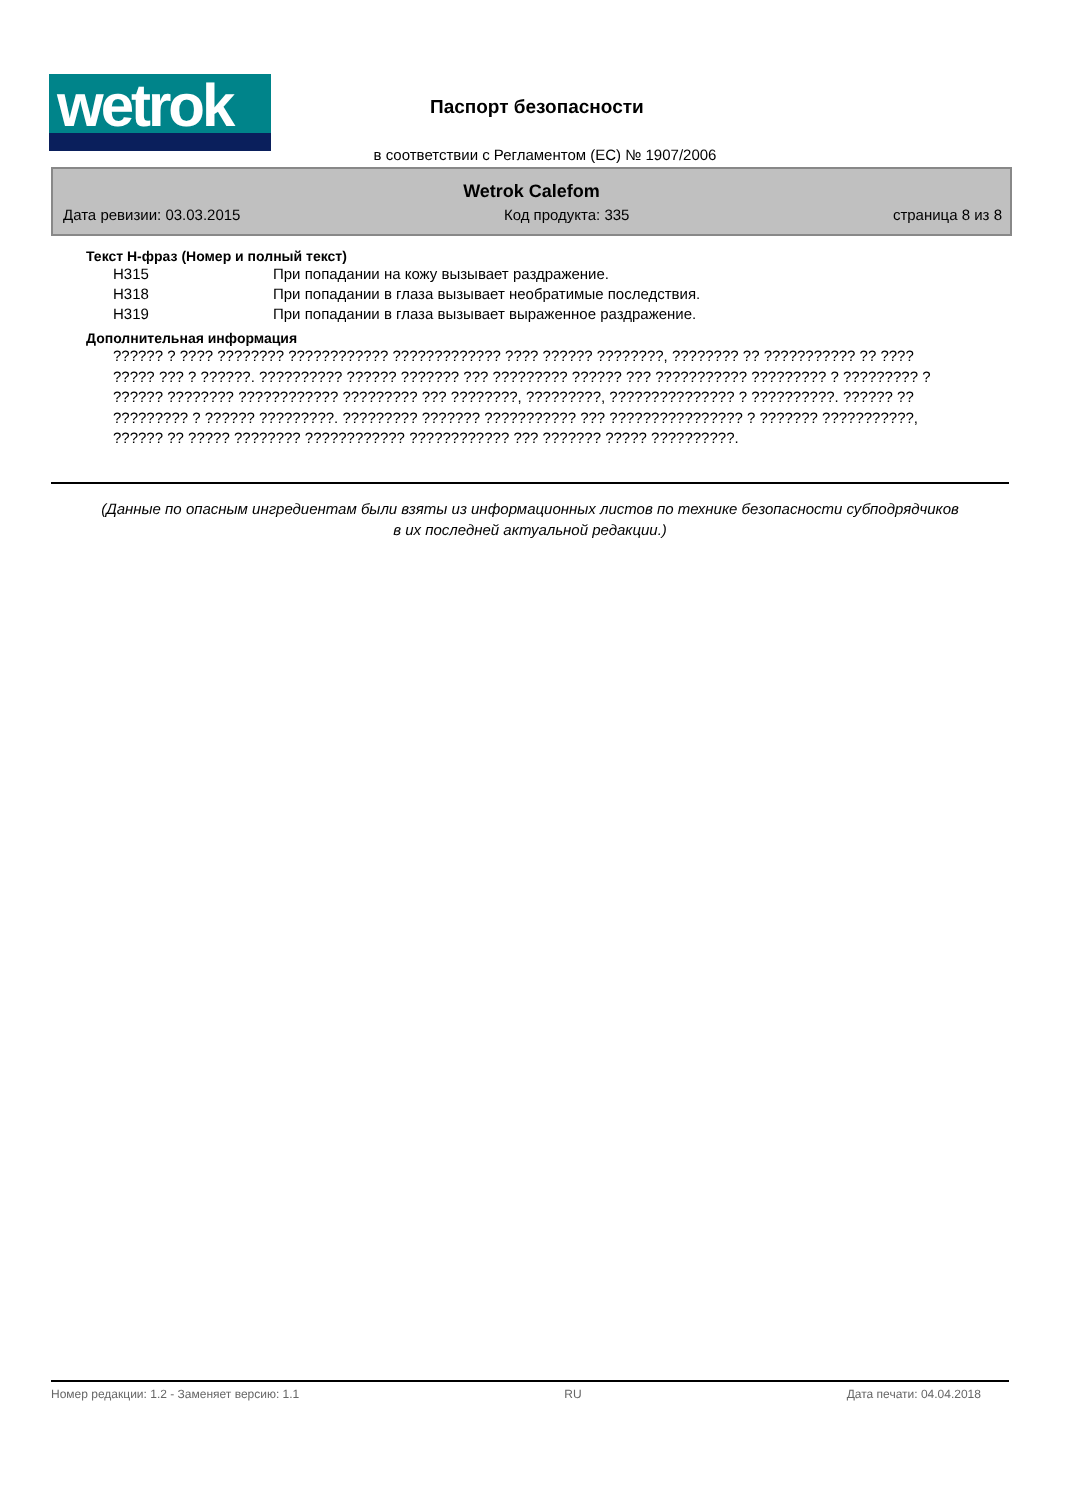wetrok
Паспорт безопасности
в соответствии с Регламентом (ЕС) № 1907/2006
Wetrok Calefom
Дата ревизии: 03.03.2015 Код продукта: 335 страница 8 из 8
Текст H-фраз (Номер и полный текст)
| H315 | При попадании на кожу вызывает раздражение. |
| H318 | При попадании в глаза вызывает необратимые последствия. |
| H319 | При попадании в глаза вызывает выраженное раздражение. |
Дополнительная информация
?????? ? ???? ???????? ???????????? ????????????? ???? ?????? ????????, ???????? ?? ??????????? ?? ???? ????? ??? ? ??????. ?????????? ?????? ??????? ??? ????????? ?????? ??? ??????????? ????????? ? ????????? ? ?????? ???????? ???????????? ????????? ??? ????????, ?????????, ??????????????? ? ??????????. ?????? ?? ????????? ? ?????? ?????????. ????????? ??????? ??????????? ??? ???????????????? ? ??????? ???????????, ?????? ?? ????? ???????? ???????????? ???????????? ??? ??????? ????? ??????????.
(Данные по опасным ингредиентам были взяты из информационных листов по технике безопасности субподрядчиков в их последней актуальной редакции.)
Номер редакции: 1.2 - Заменяет версию: 1.1 RU Дата печати: 04.04.2018